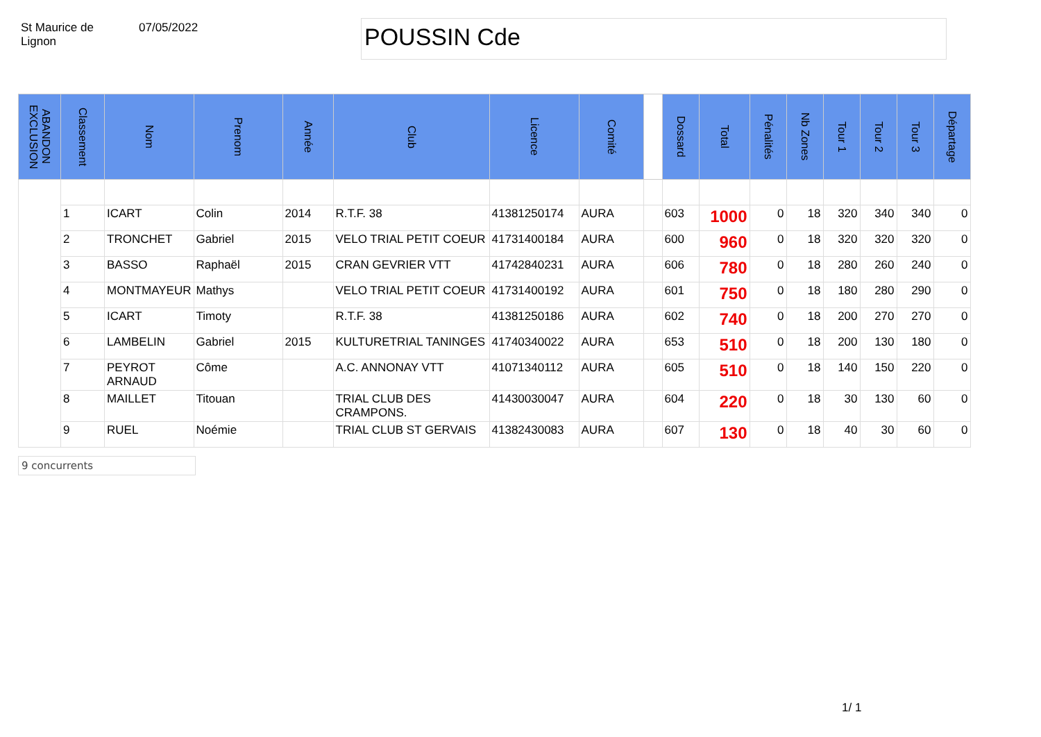St Maurice de
Lignon
07/05/2022
POUSSIN Cde
| ABANDON EXCLUSION | Classement | Nom | Prenom | Année | Club | Licence | Comité | | Dossard | Total | Pénalités | Nb Zones | Tour 1 | Tour 2 | Tour 3 | Départage |
| --- | --- | --- | --- | --- | --- | --- | --- | --- | --- | --- | --- | --- | --- | --- | --- | --- |
| | 1 | ICART | Colin | 2014 | R.T.F. 38 | 41381250174 | AURA | | 603 | 1000 | 0 | 18 | 320 | 340 | 340 | 0 |
| | 2 | TRONCHET | Gabriel | 2015 | VELO TRIAL PETIT COEUR | 41731400184 | AURA | | 600 | 960 | 0 | 18 | 320 | 320 | 320 | 0 |
| | 3 | BASSO | Raphaël | 2015 | CRAN GEVRIER VTT | 41742840231 | AURA | | 606 | 780 | 0 | 18 | 280 | 260 | 240 | 0 |
| | 4 | MONTMAYEUR | Mathys | | VELO TRIAL PETIT COEUR | 41731400192 | AURA | | 601 | 750 | 0 | 18 | 180 | 280 | 290 | 0 |
| | 5 | ICART | Timoty | | R.T.F. 38 | 41381250186 | AURA | | 602 | 740 | 0 | 18 | 200 | 270 | 270 | 0 |
| | 6 | LAMBELIN | Gabriel | 2015 | KULTURETRIAL TANINGES | 41740340022 | AURA | | 653 | 510 | 0 | 18 | 200 | 130 | 180 | 0 |
| | 7 | PEYROT ARNAUD | Côme | | A.C. ANNONAY VTT | 41071340112 | AURA | | 605 | 510 | 0 | 18 | 140 | 150 | 220 | 0 |
| | 8 | MAILLET | Titouan | | TRIAL CLUB DES CRAMPONS. | 41430030047 | AURA | | 604 | 220 | 0 | 18 | 30 | 130 | 60 | 0 |
| | 9 | RUEL | Noémie | | TRIAL CLUB ST GERVAIS | 41382430083 | AURA | | 607 | 130 | 0 | 18 | 40 | 30 | 60 | 0 |
9 concurrents
1/ 1